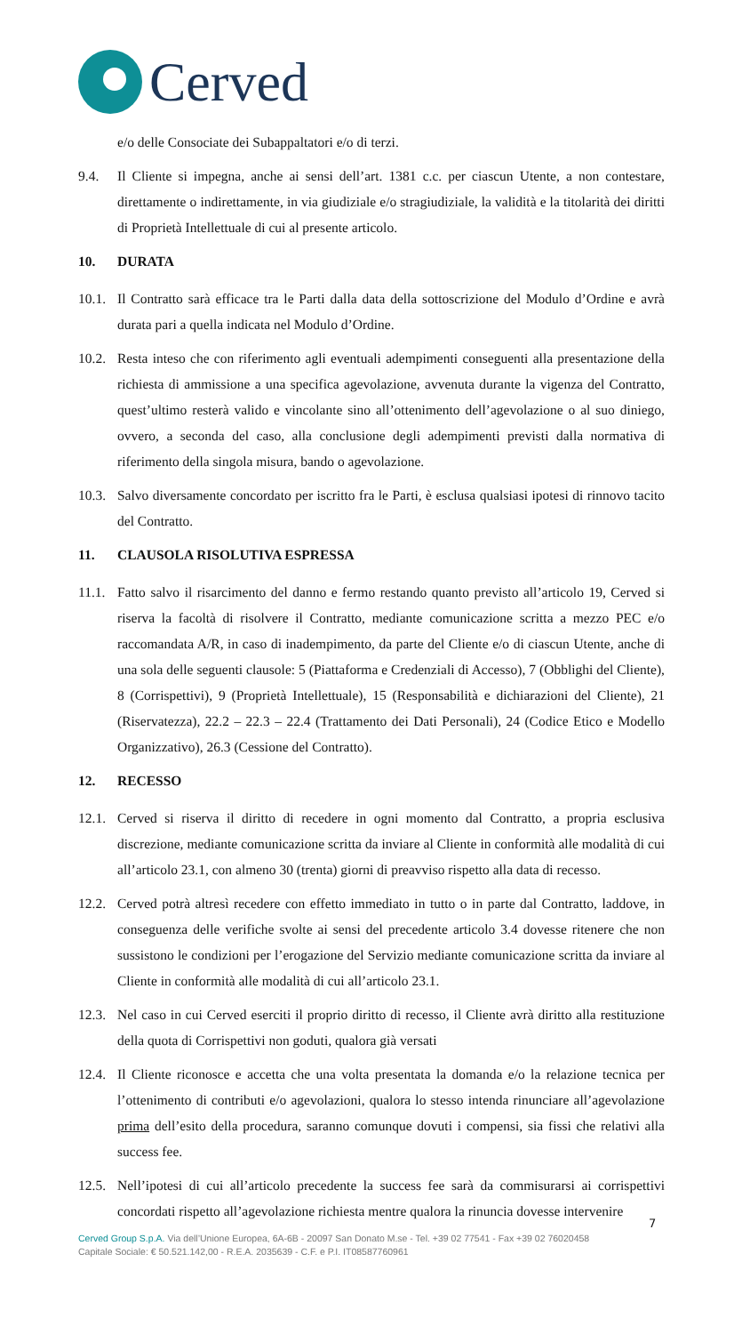Cerved
e/o delle Consociate dei Subappaltatori e/o di terzi.
9.4. Il Cliente si impegna, anche ai sensi dell’art. 1381 c.c. per ciascun Utente, a non contestare, direttamente o indirettamente, in via giudiziale e/o stragiudiziale, la validità e la titolarità dei diritti di Proprietà Intellettuale di cui al presente articolo.
10. DURATA
10.1.
Il Contratto sarà efficace tra le Parti dalla data della sottoscrizione del Modulo d’Ordine e avrà durata pari a quella indicata nel Modulo d’Ordine.
10.2.
Resta inteso che con riferimento agli eventuali adempimenti conseguenti alla presentazione della richiesta di ammissione a una specifica agevolazione, avvenuta durante la vigenza del Contratto, quest’ultimo resterà valido e vincolante sino all’ottenimento dell’agevolazione o al suo diniego, ovvero, a seconda del caso, alla conclusione degli adempimenti previsti dalla normativa di riferimento della singola misura, bando o agevolazione.
10.3.
Salvo diversamente concordato per iscritto fra le Parti, è esclusa qualsiasi ipotesi di rinnovo tacito del Contratto.
11. CLAUSOLA RISOLUTIVA ESPRESSA
11.1.
Fatto salvo il risarcimento del danno e fermo restando quanto previsto all’articolo 19, Cerved si riserva la facoltà di risolvere il Contratto, mediante comunicazione scritta a mezzo PEC e/o raccomandata A/R, in caso di inadempimento, da parte del Cliente e/o di ciascun Utente, anche di una sola delle seguenti clausole: 5 (Piattaforma e Credenziali di Accesso), 7 (Obblighi del Cliente), 8 (Corrispettivi), 9 (Proprietà Intellettuale), 15 (Responsabilità e dichiarazioni del Cliente), 21 (Riservatezza), 22.2 – 22.3 – 22.4 (Trattamento dei Dati Personali), 24 (Codice Etico e Modello Organizzativo), 26.3 (Cessione del Contratto).
12. RECESSO
12.1.
Cerved si riserva il diritto di recedere in ogni momento dal Contratto, a propria esclusiva discrezione, mediante comunicazione scritta da inviare al Cliente in conformità alle modalità di cui all’articolo 23.1, con almeno 30 (trenta) giorni di preavviso rispetto alla data di recesso.
12.2.
Cerved potrà altresì recedere con effetto immediato in tutto o in parte dal Contratto, laddove, in conseguenza delle verifiche svolte ai sensi del precedente articolo 3.4 dovesse ritenere che non sussistono le condizioni per l’erogazione del Servizio mediante comunicazione scritta da inviare al Cliente in conformità alle modalità di cui all’articolo 23.1.
12.3.
Nel caso in cui Cerved eserciti il proprio diritto di recesso, il Cliente avrà diritto alla restituzione della quota di Corrispettivi non goduti, qualora già versati
12.4.
Il Cliente riconosce e accetta che una volta presentata la domanda e/o la relazione tecnica per l’ottenimento di contributi e/o agevolazioni, qualora lo stesso intenda rinunciare all’agevolazione prima dell’esito della procedura, saranno comunque dovuti i compensi, sia fissi che relativi alla success fee.
12.5.
Nell’ipotesi di cui all’articolo precedente la success fee sarà da commisurarsi ai corrispettivi concordati rispetto all’agevolazione richiesta mentre qualora la rinuncia dovesse intervenire
7
Cerved Group S.p.A. Via dell’Unione Europea, 6A-6B - 20097 San Donato M.se - Tel. +39 02 77541 - Fax +39 02 76020458
Capitale Sociale: € 50.521.142,00 - R.E.A. 2035639 - C.F. e P.I. IT08587760961